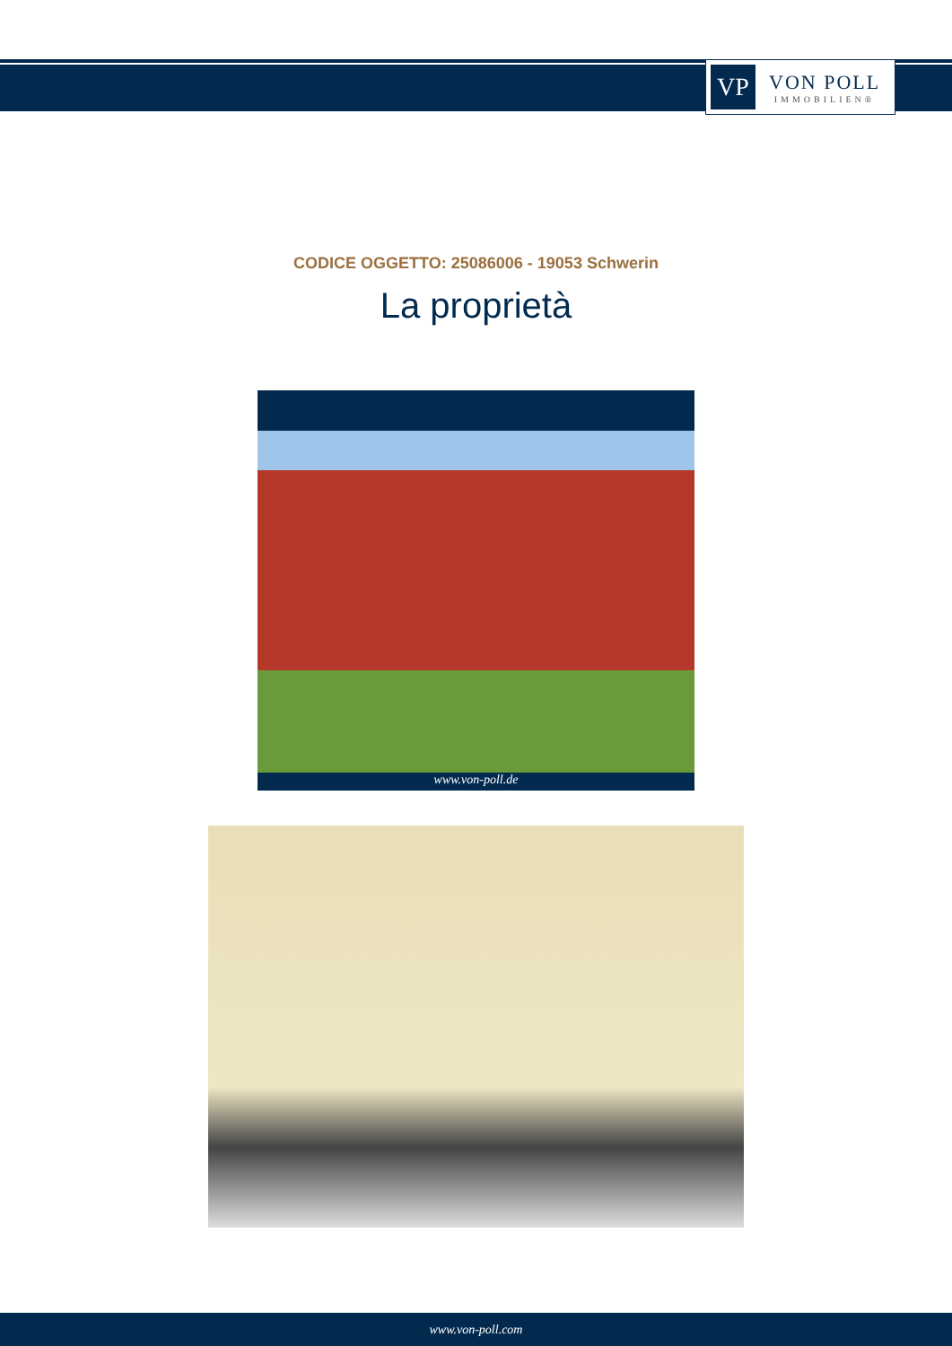VP
VON POLL
IMMOBILIEN®
CODICE OGGETTO: 25086006 - 19053 Schwerin
La proprietà
www.von-poll.de
www.von-poll.com